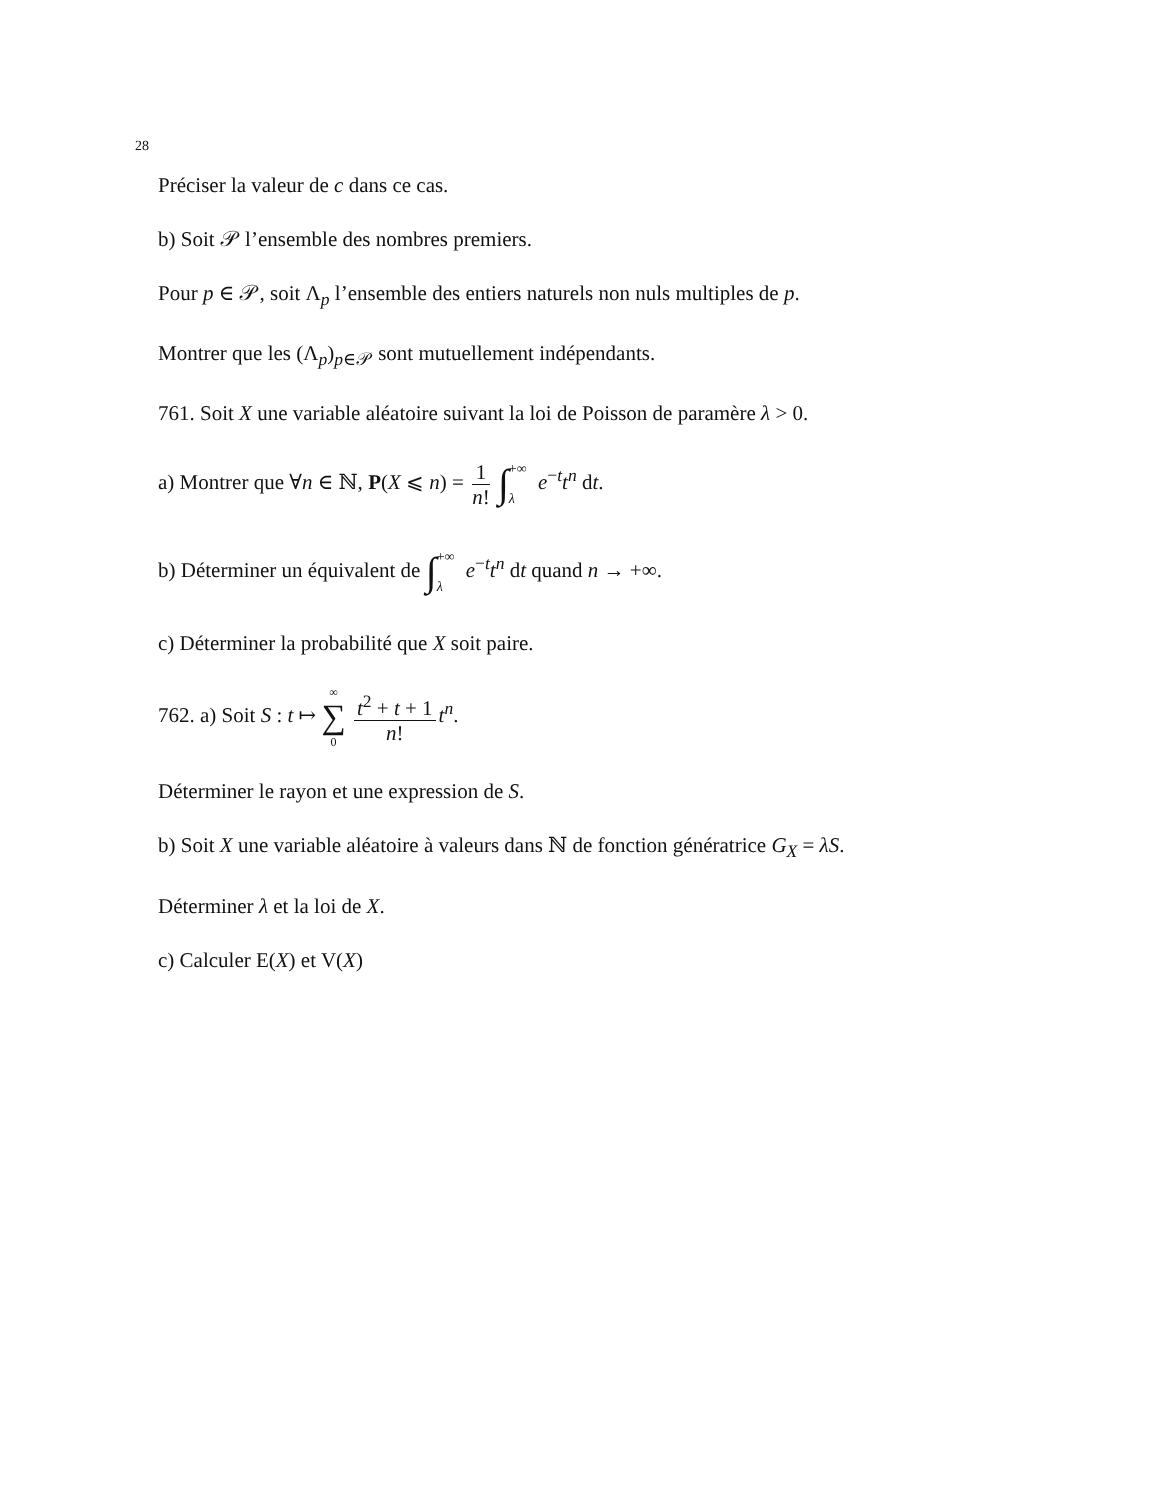28
Préciser la valeur de c dans ce cas.
b) Soit 𝒫 l’ensemble des nombres premiers.
Pour p ∈ 𝒫, soit Λ<sub>p</sub> l’ensemble des entiers naturels non nuls multiples de p.
Montrer que les (Λ<sub>p</sub>)<sub>p∈𝒫</sub> sont mutuellement indépendants.
761. Soit X une variable aléatoire suivant la loi de Poisson de paramère λ > 0.
a) Montrer que ∀n ∈ ℕ, P(X ⩽ n) = 1 n! ∫+∞ λ e<sup>−t</sup>t<sup>n</sup> dt.
b) Déterminer un équivalent de ∫+∞ λ e<sup>−t</sup>t<sup>n</sup> dt quand n → +∞.
c) Déterminer la probabilité que X soit paire.
762. a) Soit S : t ↦ ∞ ∑ 0 t<sup>2</sup> + t + 1 n! t<sup>n</sup>.
Déterminer le rayon et une expression de S.
b) Soit X une variable aléatoire à valeurs dans ℕ de fonction génératrice G<sub>X</sub> = λS.
Déterminer λ et la loi de X.
c) Calculer E(X) et V(X)